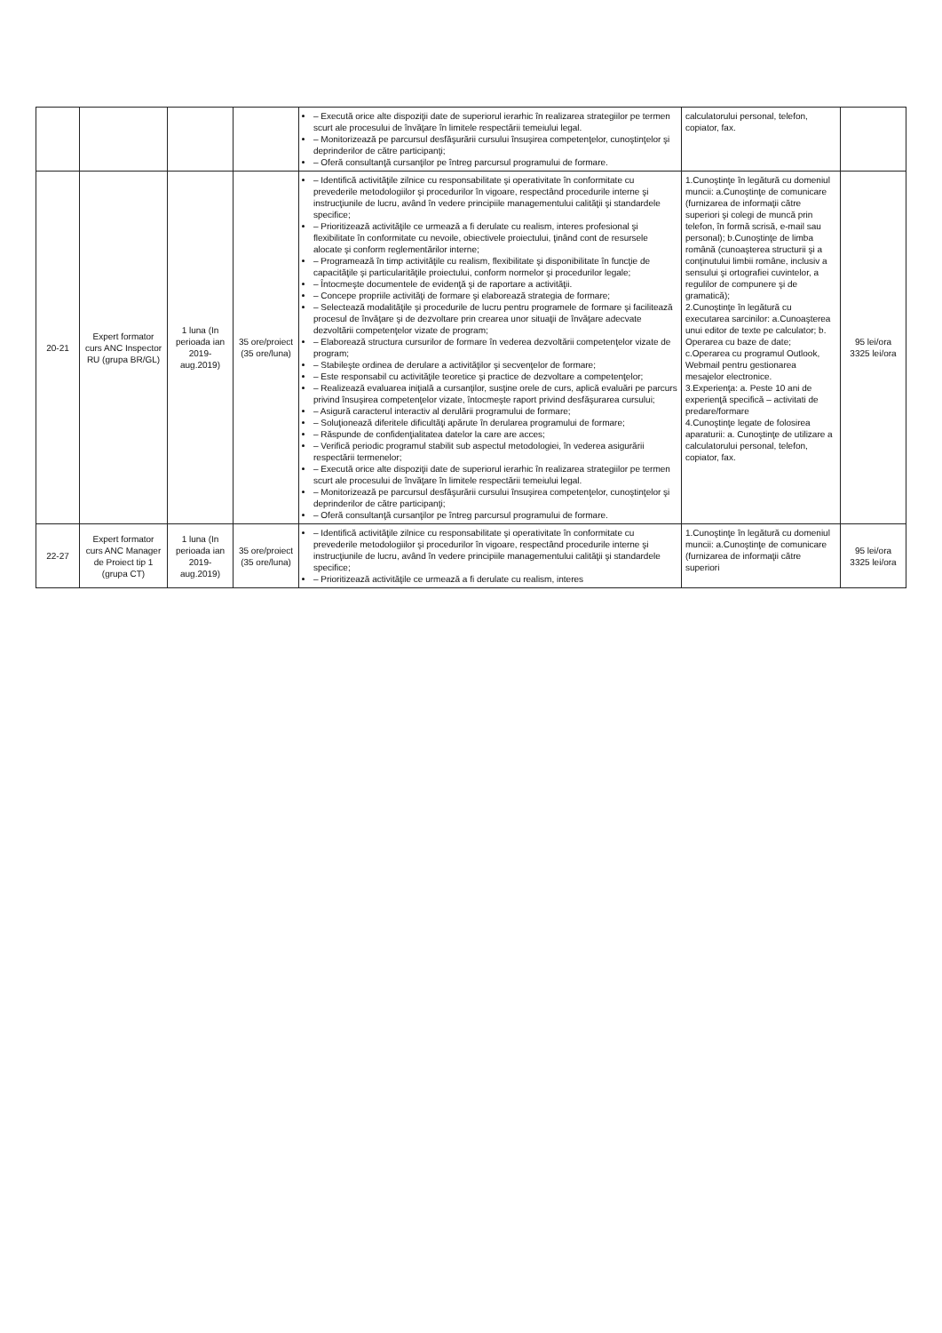| | | | | – Execută orice alte dispoziţii date de superiorul ierarhic în realizarea strategiilor pe termen scurt ale procesului de învăţare în limitele respectării temeiului legal. – Monitorizează pe parcursul desfăşurării cursului însuşirea competenţelor, cunoştinţelor şi deprinderilor de către participanţi; – Oferă consultanţă cursanţilor pe întreg parcursul programului de formare. | calculatorului personal, telefon, copiator, fax. | |
| 20-21 | Expert formator curs ANC Inspector RU (grupa BR/GL) | 1 luna (In perioada ian 2019-aug.2019) | 35 ore/proiect (35 ore/luna) | – Identifică activităţile zilnice cu responsabilitate şi operativitate în conformitate cu prevederile metodologiilor şi procedurilor în vigoare, respectând procedurile interne şi instrucţiunile de lucru, având în vedere principiile managementului calităţii şi standardele specifice; – Prioritizează activităţile ce urmează a fi derulate cu realism, interes profesional şi flexibilitate în conformitate cu nevoile, obiectivele proiectului, ţinând cont de resursele alocate şi conform reglementărilor interne; – Programează în timp activităţile cu realism, flexibilitate şi disponibilitate în funcţie de capacităţile şi particularităţile proiectului, conform normelor şi procedurilor legale; – Întocmeşte documentele de evidenţă şi de raportare a activităţii. – Concepe propriile activităţi de formare şi elaborează strategia de formare; – Selectează modalităţile şi procedurile de lucru pentru programele de formare şi facilitează procesul de învăţare şi de dezvoltare prin crearea unor situaţii de învăţare adecvate dezvoltării competenţelor vizate de program; – Elaborează structura cursurilor de formare în vederea dezvoltării competenţelor vizate de program; – Stabileşte ordinea de derulare a activităţilor şi secvenţelor de formare; – Este responsabil cu activităţile teoretice şi practice de dezvoltare a competenţelor; – Realizează evaluarea iniţială a cursanţilor, susţine orele de curs, aplică evaluări pe parcurs privind însuşirea competenţelor vizate, întocmeşte raport privind desfăşurarea cursului; – Asigură caracterul interactiv al derulării programului de formare; – Soluţionează diferitele dificultăţi apărute în derularea programului de formare; – Răspunde de confidenţialitatea datelor la care are acces; – Verifică periodic programul stabilit sub aspectul metodologiei, în vederea asigurării respectării termenelor; – Execută orice alte dispoziţii date de superiorul ierarhic în realizarea strategiilor pe termen scurt ale procesului de învăţare în limitele respectării temeiului legal. – Monitorizează pe parcursul desfăşurării cursului însuşirea competenţelor, cunoştinţelor şi deprinderilor de către participanţi; – Oferă consultanţă cursanţilor pe întreg parcursul programului de formare. | 1.Cunoştinţe în legătură cu domeniul muncii: a.Cunoştinţe de comunicare (furnizarea de informaţii către superiori şi colegi de muncă prin telefon, în formă scrisă, e-mail sau personal); b.Cunoştinţe de limba română (cunoaşterea structurii şi a conţinutului limbii române, inclusiv a sensului şi ortografiei cuvintelor, a regulilor de compunere şi de gramatică); 2.Cunoştinţe în legătură cu executarea sarcinilor: a.Cunoaşterea unui editor de texte pe calculator; b. Operarea cu baze de date; c.Operarea cu programul Outlook, Webmail pentru gestionarea mesajelor electronice. 3.Experienţa: a. Peste 10 ani de experienţă specifică – activitati de predare/formare 4.Cunoştinţe legate de folosirea aparaturii: a. Cunoştinţe de utilizare a calculatorului personal, telefon, copiator, fax. | 95 lei/ora 3325 lei/ora |
| 22-27 | Expert formator curs ANC Manager de Proiect tip 1 (grupa CT) | 1 luna (In perioada ian 2019-aug.2019) | 35 ore/proiect (35 ore/luna) | – Identifică activităţile zilnice cu responsabilitate şi operativitate în conformitate cu prevederile metodologiilor şi procedurilor în vigoare, respectând procedurile interne şi instrucţiunile de lucru, având în vedere principiile managementului calităţii şi standardele specifice; – Prioritizează activităţile ce urmează a fi derulate cu realism, interes | 1.Cunoştinţe în legătură cu domeniul muncii: a.Cunoştinţe de comunicare (furnizarea de informaţii către superiori | 95 lei/ora 3325 lei/ora |